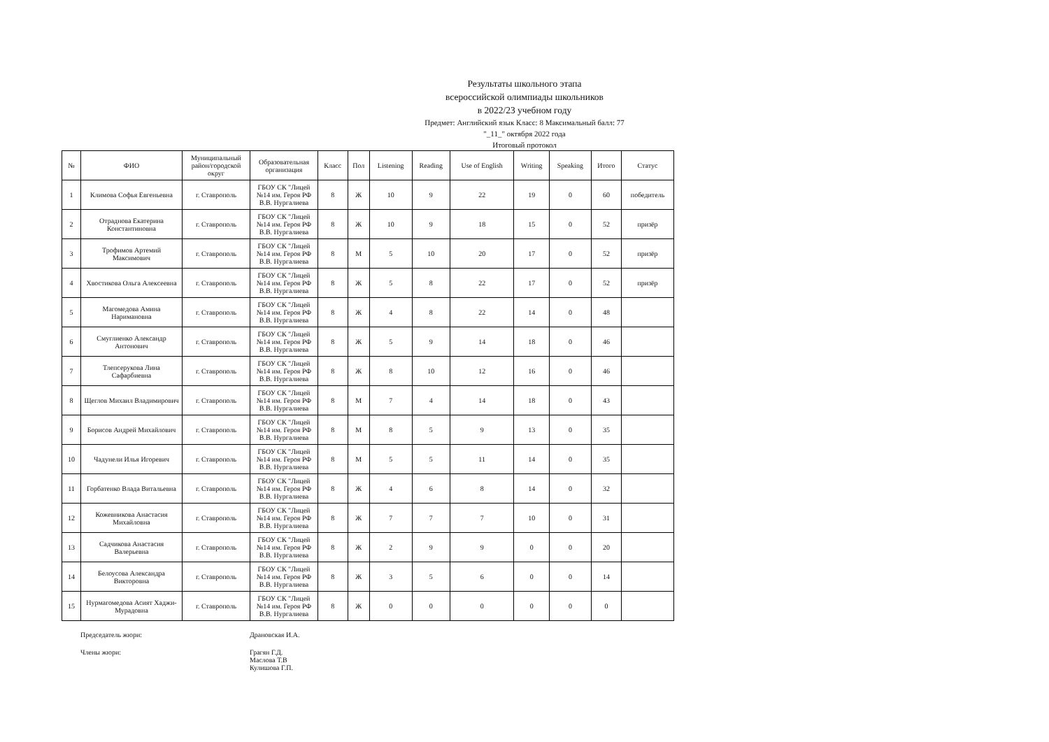Результаты школьного этапа
всероссийской олимпиады школьников
в 2022/23 учебном году
Предмет: Английский язык Класс: 8 Максимальный балл: 77
"_11_" октября 2022 года
Итоговый протокол
| № | ФИО | Муниципальный район/городской округ | Образовательная организация | Класс | Пол | Listening | Reading | Use of English | Writing | Speaking | Итого | Статус |
| --- | --- | --- | --- | --- | --- | --- | --- | --- | --- | --- | --- | --- |
| 1 | Климова Софья Евгеньевна | г. Ставрополь | ГБОУ СК "Лицей №14 им. Героя РФ В.В. Нургалиева | 8 | Ж | 10 | 9 | 22 | 19 | 0 | 60 | победитель |
| 2 | Отраднова Екатерина Константиновна | г. Ставрополь | ГБОУ СК "Лицей №14 им. Героя РФ В.В. Нургалиева | 8 | Ж | 10 | 9 | 18 | 15 | 0 | 52 | призёр |
| 3 | Трофимов Артемий Максимович | г. Ставрополь | ГБОУ СК "Лицей №14 им. Героя РФ В.В. Нургалиева | 8 | М | 5 | 10 | 20 | 17 | 0 | 52 | призёр |
| 4 | Хвостикова Ольга Алексеевна | г. Ставрополь | ГБОУ СК "Лицей №14 им. Героя РФ В.В. Нургалиева | 8 | Ж | 5 | 8 | 22 | 17 | 0 | 52 | призёр |
| 5 | Магомедова Амина Наримановна | г. Ставрополь | ГБОУ СК "Лицей №14 им. Героя РФ В.В. Нургалиева | 8 | Ж | 4 | 8 | 22 | 14 | 0 | 48 | |
| 6 | Смуглиенко Александр Антонович | г. Ставрополь | ГБОУ СК "Лицей №14 им. Героя РФ В.В. Нургалиева | 8 | Ж | 5 | 9 | 14 | 18 | 0 | 46 | |
| 7 | Тлепсерукова Лина Сафарбиевна | г. Ставрополь | ГБОУ СК "Лицей №14 им. Героя РФ В.В. Нургалиева | 8 | Ж | 8 | 10 | 12 | 16 | 0 | 46 | |
| 8 | Щеглов Михаил Владимирович | г. Ставрополь | ГБОУ СК "Лицей №14 им. Героя РФ В.В. Нургалиева | 8 | М | 7 | 4 | 14 | 18 | 0 | 43 | |
| 9 | Борисов Андрей Михайлович | г. Ставрополь | ГБОУ СК "Лицей №14 им. Героя РФ В.В. Нургалиева | 8 | М | 8 | 5 | 9 | 13 | 0 | 35 | |
| 10 | Чадунели Илья Игоревич | г. Ставрополь | ГБОУ СК "Лицей №14 им. Героя РФ В.В. Нургалиева | 8 | М | 5 | 5 | 11 | 14 | 0 | 35 | |
| 11 | Горбатенко Влада Витальевна | г. Ставрополь | ГБОУ СК "Лицей №14 им. Героя РФ В.В. Нургалиева | 8 | Ж | 4 | 6 | 8 | 14 | 0 | 32 | |
| 12 | Кожевникова Анастасия Михайловна | г. Ставрополь | ГБОУ СК "Лицей №14 им. Героя РФ В.В. Нургалиева | 8 | Ж | 7 | 7 | 7 | 10 | 0 | 31 | |
| 13 | Садчикова Анастасия Валерьевна | г. Ставрополь | ГБОУ СК "Лицей №14 им. Героя РФ В.В. Нургалиева | 8 | Ж | 2 | 9 | 9 | 0 | 0 | 20 | |
| 14 | Белоусова Александра Викторовна | г. Ставрополь | ГБОУ СК "Лицей №14 им. Героя РФ В.В. Нургалиева | 8 | Ж | 3 | 5 | 6 | 0 | 0 | 14 | |
| 15 | Нурмагомедова Асият Хаджи-Мурадовна | г. Ставрополь | ГБОУ СК "Лицей №14 им. Героя РФ В.В. Нургалиева | 8 | Ж | 0 | 0 | 0 | 0 | 0 | 0 | |
Председатель жюри:
Драновская И.А.
Члены жюри:
Грагян Г.Д.
Маслова Т.В
Кулишова Г.П.